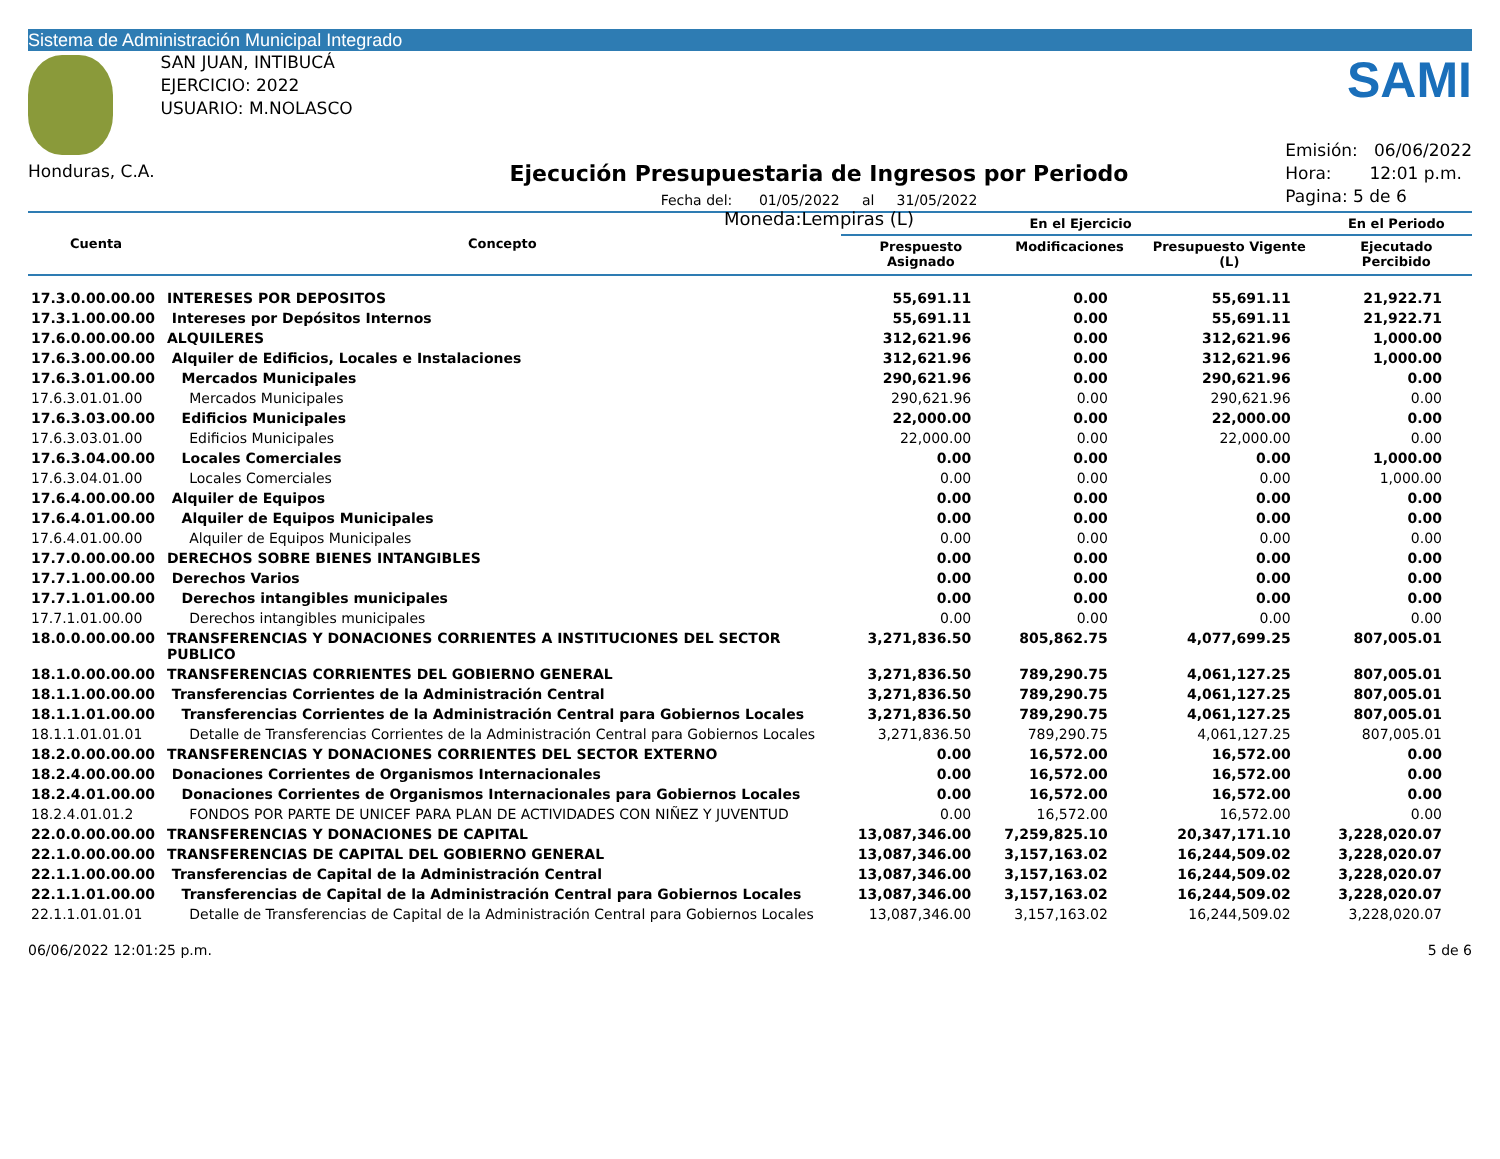Sistema de Administración Municipal Integrado
Honduras, C.A.
SAN JUAN, INTIBUCÁ
EJERCICIO: 2022
USUARIO: M.NOLASCO
Ejecución Presupuestaria de Ingresos por Periodo
Fecha del: 01/05/2022 al 31/05/2022
Moneda:Lempiras (L)
SAMI
Emisión: 06/06/2022
Hora: 12:01 p.m.
Pagina: 5 de 6
| Cuenta | Concepto | En el Ejercicio | | | En el Periodo |
| --- | --- | --- | --- | --- | --- |
| | | Prespuesto Asignado | Modificaciones | Presupuesto Vigente (L) | Ejecutado Percibido |
| 17.3.0.00.00.00 | INTERESES POR DEPOSITOS | 55,691.11 | 0.00 | 55,691.11 | 21,922.71 |
| 17.3.1.00.00.00 | Intereses por Depósitos Internos | 55,691.11 | 0.00 | 55,691.11 | 21,922.71 |
| 17.6.0.00.00.00 | ALQUILERES | 312,621.96 | 0.00 | 312,621.96 | 1,000.00 |
| 17.6.3.00.00.00 | Alquiler de Edificios, Locales e Instalaciones | 312,621.96 | 0.00 | 312,621.96 | 1,000.00 |
| 17.6.3.01.00.00 | Mercados Municipales | 290,621.96 | 0.00 | 290,621.96 | 0.00 |
| 17.6.3.01.01.00 | Mercados Municipales | 290,621.96 | 0.00 | 290,621.96 | 0.00 |
| 17.6.3.03.00.00 | Edificios Municipales | 22,000.00 | 0.00 | 22,000.00 | 0.00 |
| 17.6.3.03.01.00 | Edificios Municipales | 22,000.00 | 0.00 | 22,000.00 | 0.00 |
| 17.6.3.04.00.00 | Locales Comerciales | 0.00 | 0.00 | 0.00 | 1,000.00 |
| 17.6.3.04.01.00 | Locales Comerciales | 0.00 | 0.00 | 0.00 | 1,000.00 |
| 17.6.4.00.00.00 | Alquiler de Equipos | 0.00 | 0.00 | 0.00 | 0.00 |
| 17.6.4.01.00.00 | Alquiler de Equipos Municipales | 0.00 | 0.00 | 0.00 | 0.00 |
| 17.6.4.01.00.00 | Alquiler de Equipos Municipales | 0.00 | 0.00 | 0.00 | 0.00 |
| 17.7.0.00.00.00 | DERECHOS SOBRE BIENES INTANGIBLES | 0.00 | 0.00 | 0.00 | 0.00 |
| 17.7.1.00.00.00 | Derechos Varios | 0.00 | 0.00 | 0.00 | 0.00 |
| 17.7.1.01.00.00 | Derechos intangibles municipales | 0.00 | 0.00 | 0.00 | 0.00 |
| 17.7.1.01.00.00 | Derechos intangibles municipales | 0.00 | 0.00 | 0.00 | 0.00 |
| 18.0.0.00.00.00 | TRANSFERENCIAS Y DONACIONES CORRIENTES A INSTITUCIONES DEL SECTOR PUBLICO | 3,271,836.50 | 805,862.75 | 4,077,699.25 | 807,005.01 |
| 18.1.0.00.00.00 | TRANSFERENCIAS CORRIENTES DEL GOBIERNO GENERAL | 3,271,836.50 | 789,290.75 | 4,061,127.25 | 807,005.01 |
| 18.1.1.00.00.00 | Transferencias Corrientes de la Administración Central | 3,271,836.50 | 789,290.75 | 4,061,127.25 | 807,005.01 |
| 18.1.1.01.00.00 | Transferencias Corrientes de la Administración Central para Gobiernos Locales | 3,271,836.50 | 789,290.75 | 4,061,127.25 | 807,005.01 |
| 18.1.1.01.01.01 | Detalle de Transferencias Corrientes de la Administración Central para Gobiernos Locales | 3,271,836.50 | 789,290.75 | 4,061,127.25 | 807,005.01 |
| 18.2.0.00.00.00 | TRANSFERENCIAS Y DONACIONES CORRIENTES DEL SECTOR EXTERNO | 0.00 | 16,572.00 | 16,572.00 | 0.00 |
| 18.2.4.00.00.00 | Donaciones Corrientes de Organismos Internacionales | 0.00 | 16,572.00 | 16,572.00 | 0.00 |
| 18.2.4.01.00.00 | Donaciones Corrientes de Organismos Internacionales para Gobiernos Locales | 0.00 | 16,572.00 | 16,572.00 | 0.00 |
| 18.2.4.01.01.2 | FONDOS POR PARTE DE UNICEF PARA PLAN DE ACTIVIDADES CON NIÑEZ Y JUVENTUD | 0.00 | 16,572.00 | 16,572.00 | 0.00 |
| 22.0.0.00.00.00 | TRANSFERENCIAS Y DONACIONES DE CAPITAL | 13,087,346.00 | 7,259,825.10 | 20,347,171.10 | 3,228,020.07 |
| 22.1.0.00.00.00 | TRANSFERENCIAS DE CAPITAL DEL GOBIERNO GENERAL | 13,087,346.00 | 3,157,163.02 | 16,244,509.02 | 3,228,020.07 |
| 22.1.1.00.00.00 | Transferencias de Capital de la Administración Central | 13,087,346.00 | 3,157,163.02 | 16,244,509.02 | 3,228,020.07 |
| 22.1.1.01.00.00 | Transferencias de Capital de la Administración Central para Gobiernos Locales | 13,087,346.00 | 3,157,163.02 | 16,244,509.02 | 3,228,020.07 |
| 22.1.1.01.01.01 | Detalle de Transferencias de Capital de la Administración Central para Gobiernos Locales | 13,087,346.00 | 3,157,163.02 | 16,244,509.02 | 3,228,020.07 |
06/06/2022 12:01:25 p.m. 5 de 6